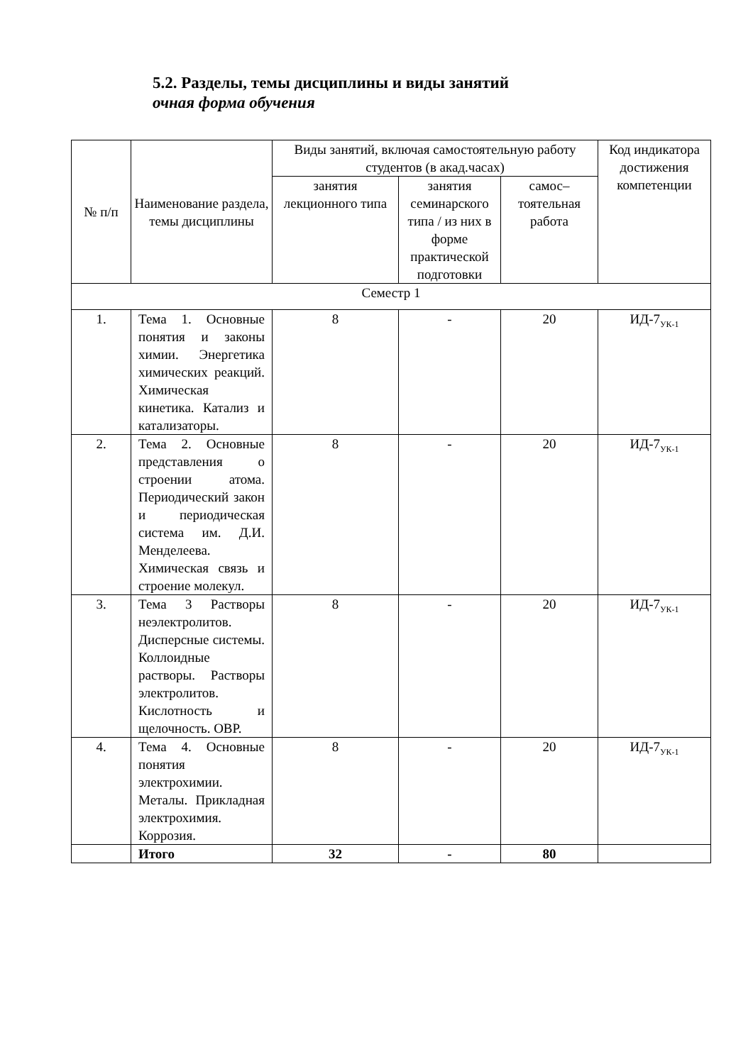5.2. Разделы, темы дисциплины и виды занятий
очная форма обучения
| № п/п | Наименование раздела, темы дисциплины | Виды занятий, включая самостоятельную работу студентов (в акад.часах) | | | Код индикатора достижения компетенции |
| --- | --- | --- | --- | --- | --- |
| | | занятия лекционного типа | занятия семинарского типа / из них в форме практической подготовки | самос–тоятельная работа | |
| Семестр 1 | | | | | |
| 1. | Тема 1. Основные понятия и законы химии. Энергетика химических реакций. Химическая кинетика. Катализ и катализаторы. | 8 | - | 20 | ИД-7<sub>УК-1</sub> |
| 2. | Тема 2. Основные представления о строении атома. Периодический закон и периодическая система им. Д.И. Менделеева. Химическая связь и строение молекул. | 8 | - | 20 | ИД-7<sub>УК-1</sub> |
| 3. | Тема 3 Растворы неэлектролитов. Дисперсные системы. Коллоидные растворы. Растворы электролитов. Кислотность и щелочность. ОВР. | 8 | - | 20 | ИД-7<sub>УК-1</sub> |
| 4. | Тема 4. Основные понятия электрохимии. Металы. Прикладная электрохимия. Коррозия. | 8 | - | 20 | ИД-7<sub>УК-1</sub> |
| | Итого | 32 | - | 80 | |